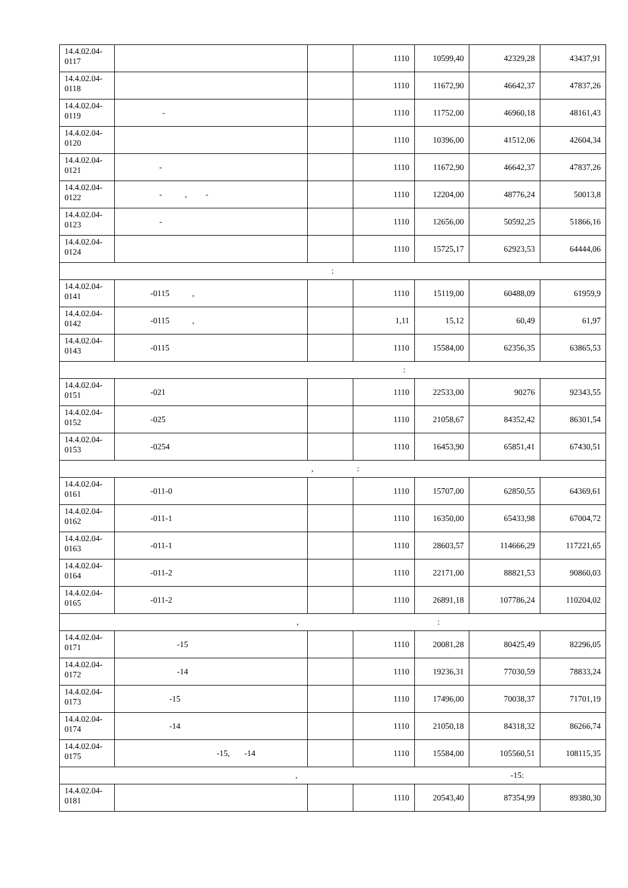| 14.4.02.04- 0117 | | | 1110 | 10599,40 | 42329,28 | 43437,91 |
| 14.4.02.04- 0118 | | | 1110 | 11672,90 | 46642,37 | 47837,26 |
| 14.4.02.04- 0119 | - | | 1110 | 11752,00 | 46960,18 | 48161,43 |
| 14.4.02.04- 0120 | | | 1110 | 10396,00 | 41512,06 | 42604,34 |
| 14.4.02.04- 0121 | - | | 1110 | 11672,90 | 46642,37 | 47837,26 |
| 14.4.02.04- 0122 | - , - | | 1110 | 12204,00 | 48776,24 | 50013,8 |
| 14.4.02.04- 0123 | - | | 1110 | 12656,00 | 50592,25 | 51866,16 |
| 14.4.02.04- 0124 | | | 1110 | 15725,17 | 62923,53 | 64444,06 |
| : | | | | | | |
| 14.4.02.04- 0141 | -0115 , | | 1110 | 15119,00 | 60488,09 | 61959,9 |
| 14.4.02.04- 0142 | -0115 , | | 1,11 | 15,12 | 60,49 | 61,97 |
| 14.4.02.04- 0143 | -0115 | | 1110 | 15584,00 | 62356,35 | 63865,53 |
| : | | | | | | |
| 14.4.02.04- 0151 | -021 | | 1110 | 22533,00 | 90276 | 92343,55 |
| 14.4.02.04- 0152 | -025 | | 1110 | 21058,67 | 84352,42 | 86301,54 |
| 14.4.02.04- 0153 | -0254 | | 1110 | 16453,90 | 65851,41 | 67430,51 |
| , : | | | | | | |
| 14.4.02.04- 0161 | -011-0 | | 1110 | 15707,00 | 62850,55 | 64369,61 |
| 14.4.02.04- 0162 | -011-1 | | 1110 | 16350,00 | 65433,98 | 67004,72 |
| 14.4.02.04- 0163 | -011-1 | | 1110 | 28603,57 | 114666,29 | 117221,65 |
| 14.4.02.04- 0164 | -011-2 | | 1110 | 22171,00 | 88821,53 | 90860,03 |
| 14.4.02.04- 0165 | -011-2 | | 1110 | 26891,18 | 107786,24 | 110204,02 |
| , : | | | | | | |
| 14.4.02.04- 0171 | -15 | | 1110 | 20081,28 | 80425,49 | 82296,05 |
| 14.4.02.04- 0172 | -14 | | 1110 | 19236,31 | 77030,59 | 78833,24 |
| 14.4.02.04- 0173 | -15 | | 1110 | 17496,00 | 70038,37 | 71701,19 |
| 14.4.02.04- 0174 | -14 | | 1110 | 21050,18 | 84318,32 | 86266,74 |
| 14.4.02.04- 0175 | -15, -14 | | 1110 | 15584,00 | 105560,51 | 108115,35 |
| , -15: | | | | | | |
| 14.4.02.04- 0181 | | | 1110 | 20543,40 | 87354,99 | 89380,30 |